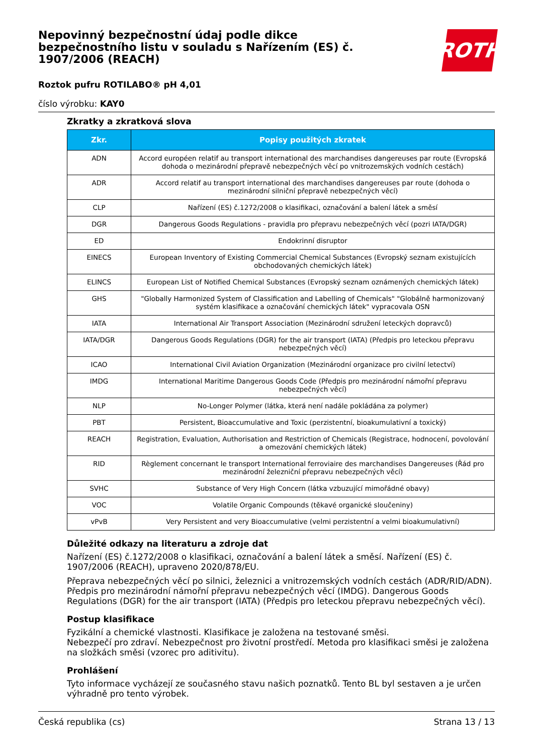Nepovinný bezpečnostní údaj podle dikce bezpečnostního listu v souladu s Nařízením (ES) č. 1907/2006 (REACH)
ROTH
Roztok pufru ROTILABO® pH 4,01
číslo výrobku: KAY0
Zkratky a zkratková slova
| Zkr. | Popisy použitých zkratek |
| --- | --- |
| ADN | Accord européen relatif au transport international des marchandises dangereuses par route (Evropská dohoda o mezinárodní přepravě nebezpečných věcí po vnitrozemských vodních cestách) |
| ADR | Accord relatif au transport international des marchandises dangereuses par route (dohoda o mezinárodní silniční přepravě nebezpečných věcí) |
| CLP | Nařízení (ES) č.1272/2008 o klasifikaci, označování a balení látek a směsí |
| DGR | Dangerous Goods Regulations - pravidla pro přepravu nebezpečných věcí (pozri IATA/DGR) |
| ED | Endokrinní disruptor |
| EINECS | European Inventory of Existing Commercial Chemical Substances (Evropský seznam existujících obchodovaných chemických látek) |
| ELINCS | European List of Notified Chemical Substances (Evropský seznam oznámených chemických látek) |
| GHS | "Globally Harmonized System of Classification and Labelling of Chemicals" "Globálně harmonizovaný systém klasifikace a označování chemických látek" vypracovala OSN |
| IATA | International Air Transport Association (Mezinárodní sdružení leteckých dopravců) |
| IATA/DGR | Dangerous Goods Regulations (DGR) for the air transport (IATA) (Předpis pro leteckou přepravu nebezpečných věcí) |
| ICAO | International Civil Aviation Organization (Mezinárodní organizace pro civilní letectví) |
| IMDG | International Maritime Dangerous Goods Code (Předpis pro mezinárodní námořní přepravu nebezpečných věcí) |
| NLP | No-Longer Polymer (látka, která není nadále pokládána za polymer) |
| PBT | Persistent, Bioaccumulative and Toxic (perzistentní, bioakumulativní a toxický) |
| REACH | Registration, Evaluation, Authorisation and Restriction of Chemicals (Registrace, hodnocení, povolování a omezování chemických látek) |
| RID | Règlement concernant le transport International ferroviaire des marchandises Dangereuses (Řád pro mezinárodní železniční přepravu nebezpečných věcí) |
| SVHC | Substance of Very High Concern (látka vzbuzující mimořádné obavy) |
| VOC | Volatile Organic Compounds (těkavé organické sloučeniny) |
| vPvB | Very Persistent and very Bioaccumulative (velmi perzistentní a velmi bioakumulativní) |
Důležité odkazy na literaturu a zdroje dat
Nařízení (ES) č.1272/2008 o klasifikaci, označování a balení látek a směsí. Nařízení (ES) č. 1907/2006 (REACH), upraveno 2020/878/EU.
Přeprava nebezpečných věcí po silnici, železnici a vnitrozemských vodních cestách (ADR/RID/ADN). Předpis pro mezinárodní námořní přepravu nebezpečných věcí (IMDG). Dangerous Goods Regulations (DGR) for the air transport (IATA) (Předpis pro leteckou přepravu nebezpečných věcí).
Postup klasifikace
Fyzikální a chemické vlastnosti. Klasifikace je založena na testované směsi.
Nebezpečí pro zdraví. Nebezpečnost pro životní prostředí. Metoda pro klasifikaci směsi je založena na složkách směsi (vzorec pro aditivitu).
Prohlášení
Tyto informace vycházejí ze současného stavu našich poznatků. Tento BL byl sestaven a je určen výhradně pro tento výrobek.
Česká republika (cs) Strana 13 / 13